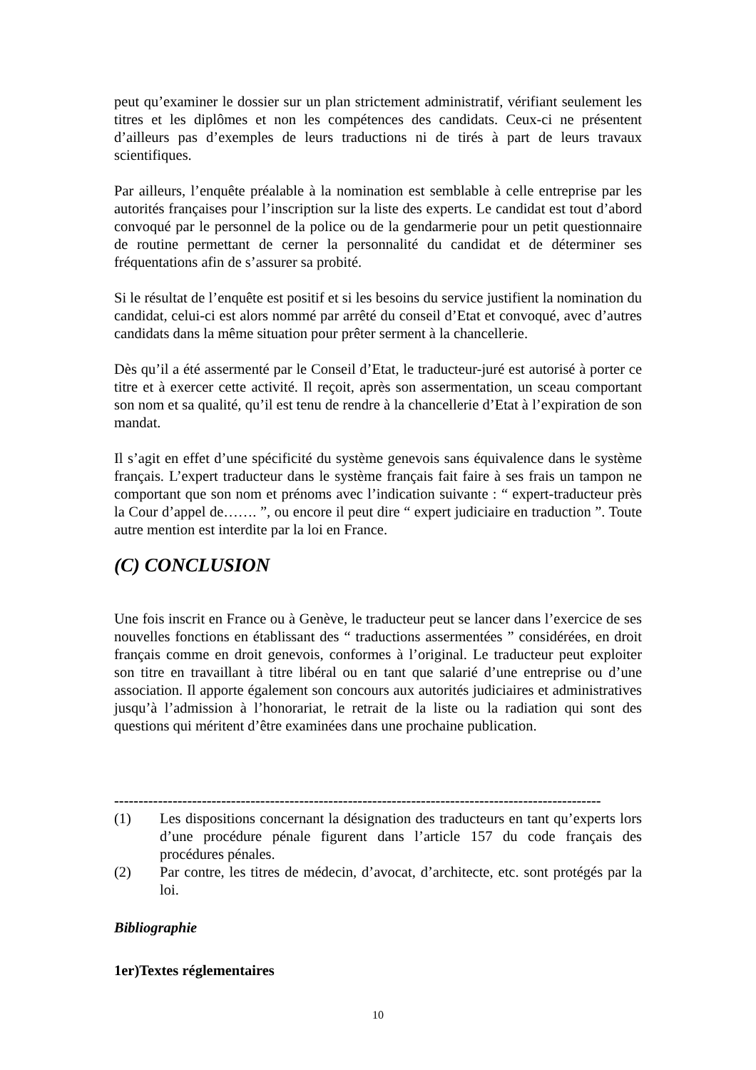peut qu’examiner le dossier sur un plan strictement administratif, vérifiant seulement les titres et les diplômes et non les compétences des candidats. Ceux-ci ne présentent d’ailleurs pas d’exemples de leurs traductions ni de tirés à part de leurs travaux scientifiques.
Par ailleurs, l’enquête préalable à la nomination est semblable à celle entreprise par les autorités françaises pour l’inscription sur la liste des experts. Le candidat est tout d’abord convoqué par le personnel de la police ou de la gendarmerie pour un petit questionnaire de routine permettant de cerner la personnalité du candidat et de déterminer ses fréquentations afin de s’assurer sa probité.
Si le résultat de l’enquête est positif et si les besoins du service justifient la nomination du candidat, celui-ci est alors nommé par arrêté du conseil d’Etat et convoqué, avec d’autres candidats dans la même situation pour prêter serment à la chancellerie.
Dès qu’il a été assermenté par le Conseil d’Etat, le traducteur-juré est autorisé à porter ce titre et à exercer cette activité. Il reçoit, après son assermentation, un sceau comportant son nom et sa qualité, qu’il est tenu de rendre à la chancellerie d’Etat à l’expiration de son mandat.
Il s’agit en effet d’une spécificité du système genevois sans équivalence dans le système français. L’expert traducteur dans le système français fait faire à ses frais un tampon ne comportant que son nom et prénoms avec l’indication suivante : “ expert-traducteur près la Cour d’appel de……. ”, ou encore il peut dire “ expert judiciaire en traduction ”. Toute autre mention est interdite par la loi en France.
(C) CONCLUSION
Une fois inscrit en France ou à Genève, le traducteur peut se lancer dans l’exercice de ses nouvelles fonctions en établissant des “ traductions assermentées ” considérées, en droit français comme en droit genevois, conformes à l’original. Le traducteur peut exploiter son titre en travaillant à titre libéral ou en tant que salarié d’une entreprise ou d’une association. Il apporte également son concours aux autorités judiciaires et administratives jusqu’à l’admission à l’honorariat, le retrait de la liste ou la radiation qui sont des questions qui méritent d’être examinées dans une prochaine publication.
----------------------------------------------------------------------------------------------------
(1) Les dispositions concernant la désignation des traducteurs en tant qu’experts lors d’une procédure pénale figurent dans l’article 157 du code français des procédures pénales.
(2) Par contre, les titres de médecin, d’avocat, d’architecte, etc. sont protégés par la loi.
Bibliographie
1er)Textes réglementaires
10